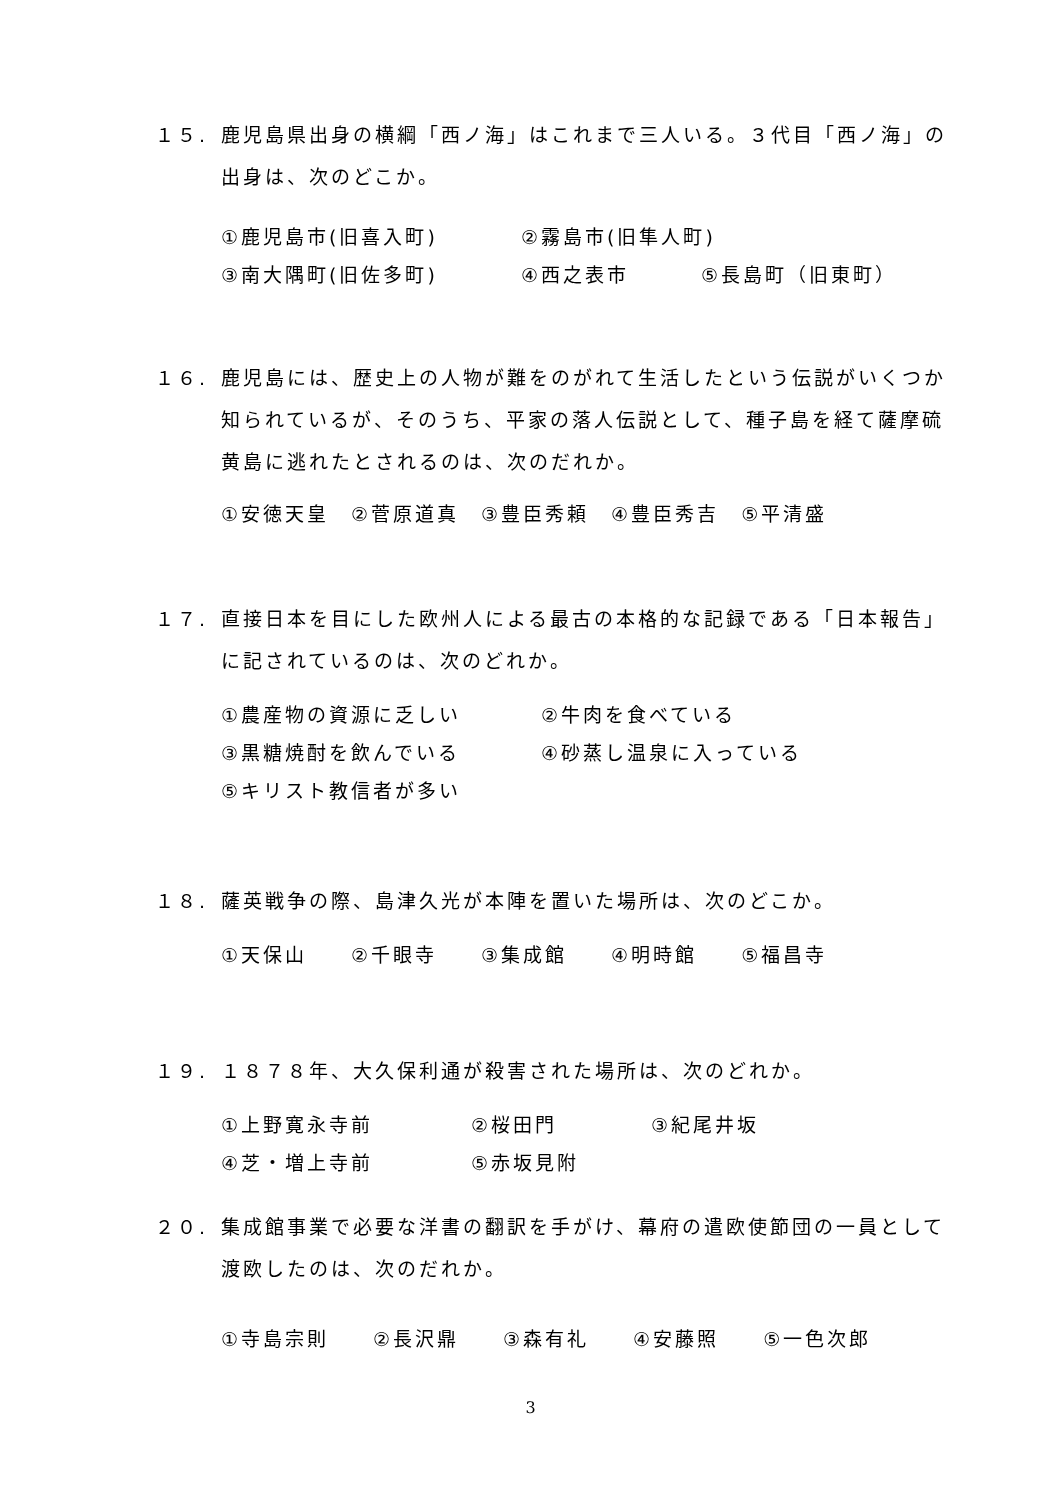１５. 鹿児島県出身の横綱「西ノ海」はこれまで三人いる。３代目「西ノ海」の出身は、次のどこか。
①鹿児島市(旧喜入町) ②霧島市(旧隼人町)
③南大隅町(旧佐多町) ④西之表市 ⑤長島町（旧東町）
１６. 鹿児島には、歴史上の人物が難をのがれて生活したという伝説がいくつか知られているが、そのうち、平家の落人伝説として、種子島を経て薩摩硫黄島に逃れたとされるのは、次のだれか。
①安徳天皇　②菅原道真　③豊臣秀頼　④豊臣秀吉　⑤平清盛
１７. 直接日本を目にした欧州人による最古の本格的な記録である「日本報告」に記されているのは、次のどれか。
①農産物の資源に乏しい ②牛肉を食べている
③黒糖焼酎を飲んでいる ④砂蒸し温泉に入っている
⑤キリスト教信者が多い
１８. 薩英戦争の際、島津久光が本陣を置いた場所は、次のどこか。
①天保山　　②千眼寺　　③集成館　　④明時館　　⑤福昌寺
１９. １８７８年、大久保利通が殺害された場所は、次のどれか。
①上野寛永寺前 ②桜田門 ③紀尾井坂
④芝・増上寺前 ⑤赤坂見附
２０. 集成館事業で必要な洋書の翻訳を手がけ、幕府の遣欧使節団の一員として渡欧したのは、次のだれか。
①寺島宗則　　②長沢鼎　　③森有礼　　④安藤照　　⑤一色次郎
3